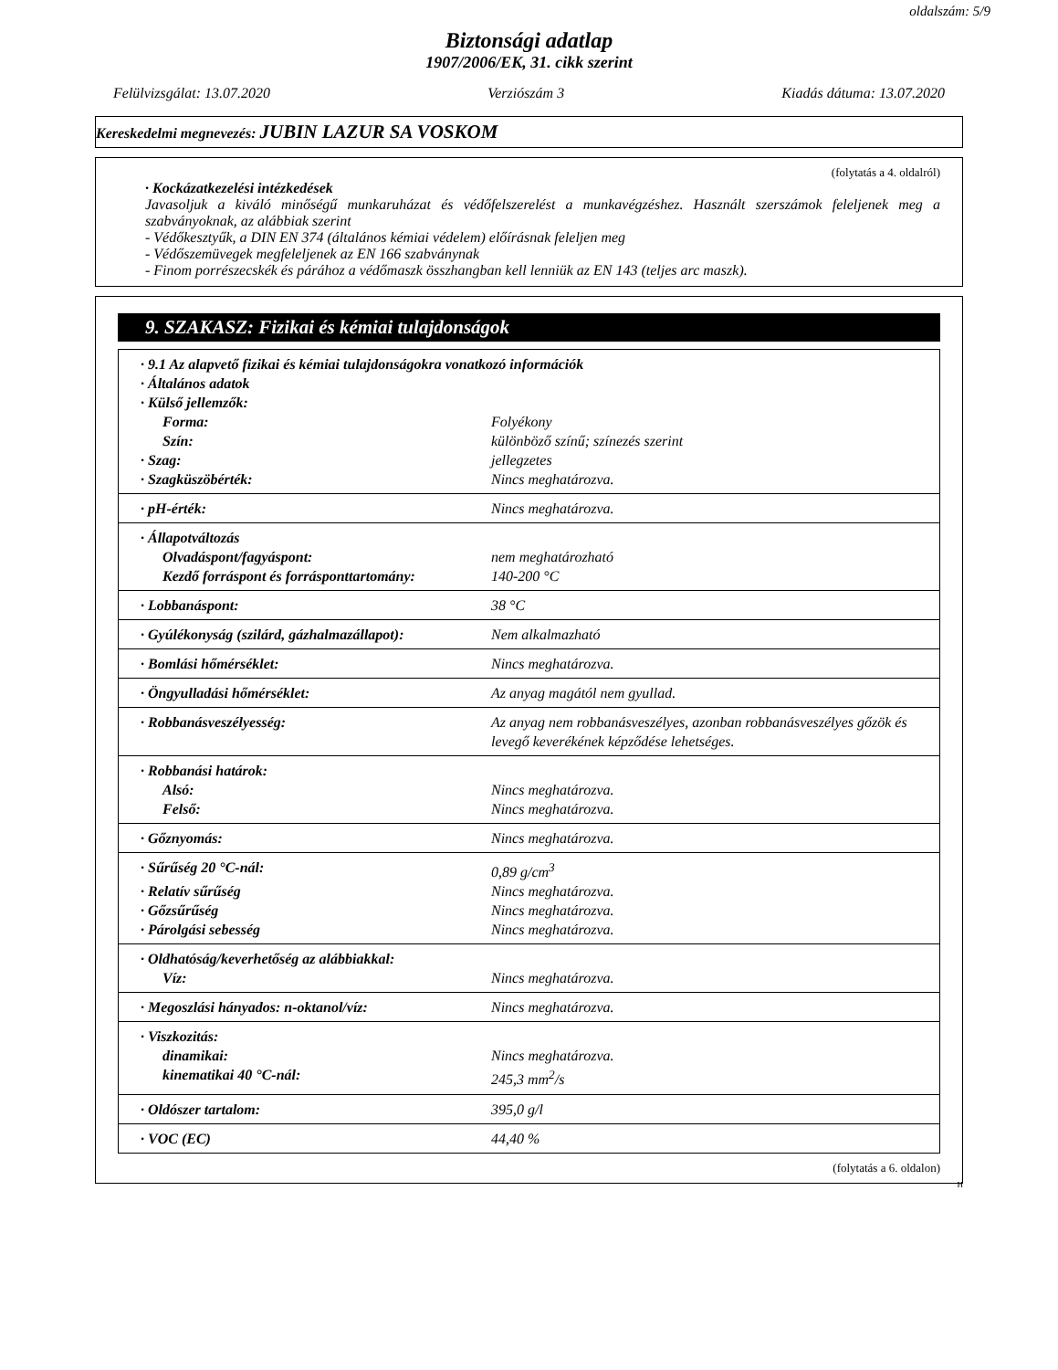oldalszám: 5/9
Biztonsági adatlap
1907/2006/EK, 31. cikk szerint
Felülvizsgálat: 13.07.2020 Verziószám 3 Kiadás dátuma: 13.07.2020
Kereskedelmi megnevezés: JUBIN LAZUR SA VOSKOM
(folytatás a 4. oldalról)
· Kockázatkezelési intézkedések
Javasoljuk a kiváló minőségű munkaruházat és védőfelszerelést a munkavégzéshez. Használt szerszámok feleljenek meg a szabványoknak, az alábbiak szerint
- Védőkesztyűk, a DIN EN 374 (általános kémiai védelem) előírásnak feleljen meg
- Védőszemüvegek megfeleljenek az EN 166 szabványnak
- Finom porrészecskék és párához a védőmaszk összhangban kell lenniük az EN 143 (teljes arc maszk).
9. SZAKASZ: Fizikai és kémiai tulajdonságok
| · 9.1 Az alapvető fizikai és kémiai tulajdonságokra vonatkozó információk | |
| · Általános adatok | |
| · Külső jellemzők: | |
| Forma: | Folyékony |
| Szín: | különböző színű; színezés szerint |
| · Szag: | jellegzetes |
| · Szagküszöbérték: | Nincs meghatározva. |
| · pH-érték: | Nincs meghatározva. |
| · Állapotváltozás | |
| Olvadáspont/fagyáspont: | nem meghatározható |
| Kezdő forráspont és forrásponttartomány: | 140-200 °C |
| · Lobbanáspont: | 38 °C |
| · Gyúlékonyság (szilárd, gázhalmazállapot): | Nem alkalmazható |
| · Bomlási hőmérséklet: | Nincs meghatározva. |
| · Öngyulladási hőmérséklet: | Az anyag magától nem gyullad. |
| · Robbanásveszélyesség: | Az anyag nem robbanásveszélyes, azonban robbanásveszélyes gőzök és levegő keverékének képződése lehetséges. |
| · Robbanási határok: | |
| Alsó: | Nincs meghatározva. |
| Felső: | Nincs meghatározva. |
| · Gőznyomás: | Nincs meghatározva. |
| · Sűrűség 20 °C-nál: | 0,89 g/cm<sup>3</sup> |
| · Relatív sűrűség | Nincs meghatározva. |
| · Gőzsűrűség | Nincs meghatározva. |
| · Párolgási sebesség | Nincs meghatározva. |
| · Oldhatóság/keverhetőség az alábbiakkal: | |
| Víz: | Nincs meghatározva. |
| · Megoszlási hányados: n-oktanol/víz: | Nincs meghatározva. |
| · Viszkozitás: | |
| dinamikai: | Nincs meghatározva. |
| kinematikai 40 °C-nál: | 245,3 mm<sup>2</sup>/s |
| · Oldószer tartalom: | 395,0 g/l |
| · VOC (EC) | 44,40 % |
(folytatás a 6. oldalon)
H